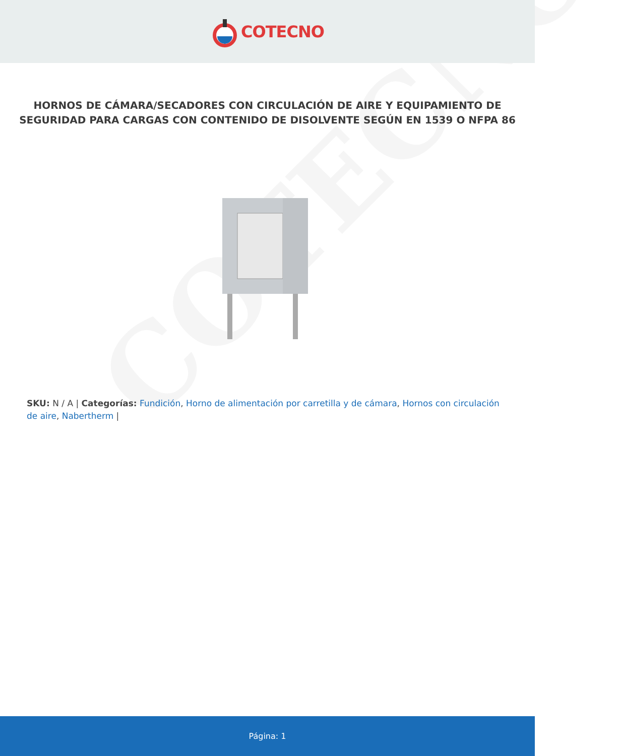COTECNO
COTECNO
HORNOS DE CÁMARA/SECADORES CON CIRCULACIÓN DE AIRE Y EQUIPAMIENTO DE SEGURIDAD PARA CARGAS CON CONTENIDO DE DISOLVENTE SEGÚN EN 1539 O NFPA 86
SKU: N / A | Categorías: Fundición, Horno de alimentación por carretilla y de cámara, Hornos con circulación de aire, Nabertherm |
Página: 1